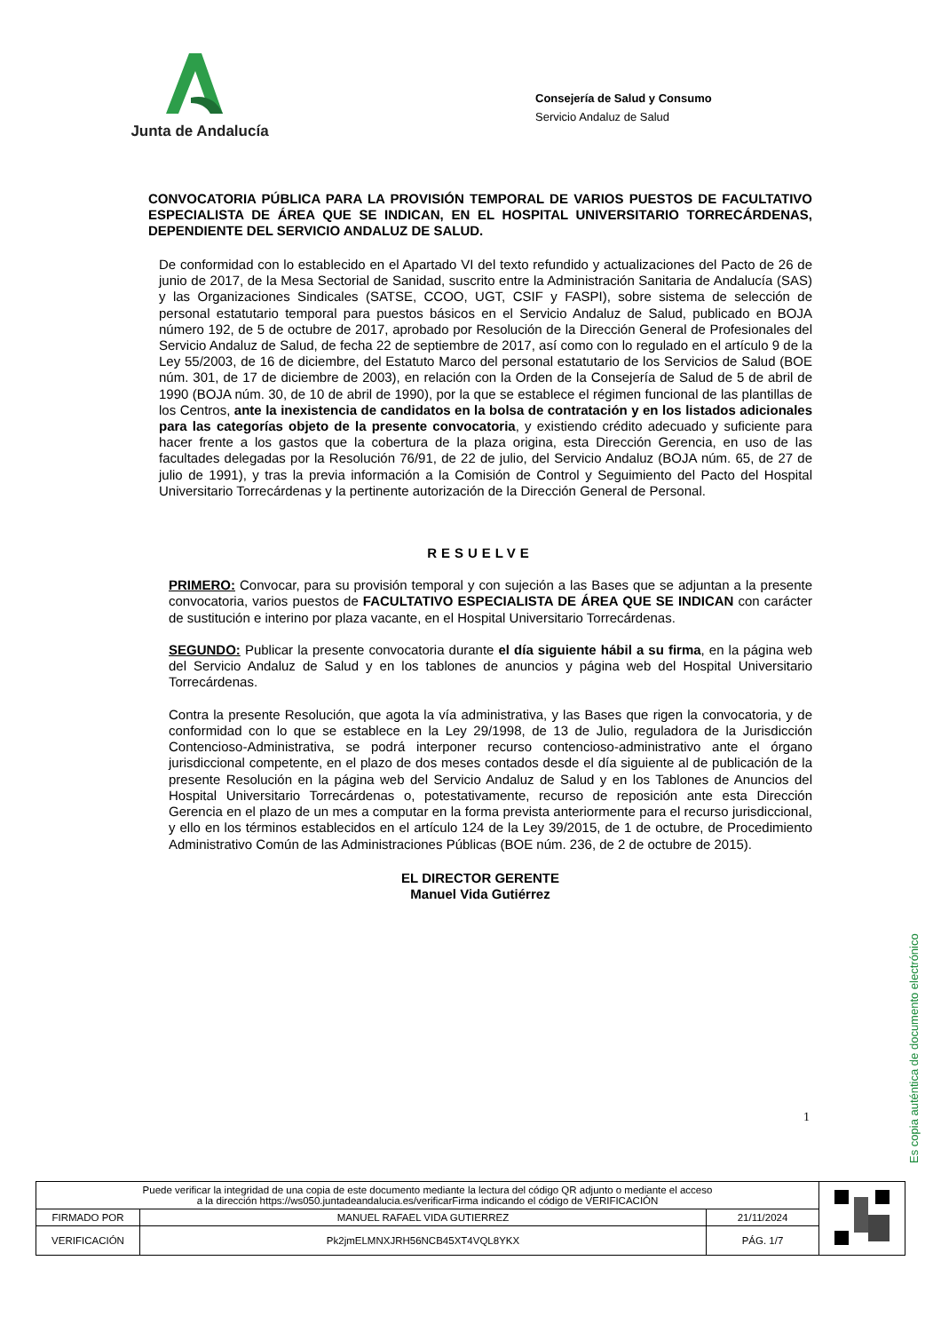Junta de Andalucía
Consejería de Salud y Consumo
Servicio Andaluz de Salud
CONVOCATORIA PÚBLICA PARA LA PROVISIÓN TEMPORAL DE VARIOS PUESTOS DE FACULTATIVO ESPECIALISTA DE ÁREA QUE SE INDICAN, EN EL HOSPITAL UNIVERSITARIO TORRECÁRDENAS, DEPENDIENTE DEL SERVICIO ANDALUZ DE SALUD.
De conformidad con lo establecido en el Apartado VI del texto refundido y actualizaciones del Pacto de 26 de junio de 2017, de la Mesa Sectorial de Sanidad, suscrito entre la Administración Sanitaria de Andalucía (SAS) y las Organizaciones Sindicales (SATSE, CCOO, UGT, CSIF y FASPI), sobre sistema de selección de personal estatutario temporal para puestos básicos en el Servicio Andaluz de Salud, publicado en BOJA número 192, de 5 de octubre de 2017, aprobado por Resolución de la Dirección General de Profesionales del Servicio Andaluz de Salud, de fecha 22 de septiembre de 2017, así como con lo regulado en el artículo 9 de la Ley 55/2003, de 16 de diciembre, del Estatuto Marco del personal estatutario de los Servicios de Salud (BOE núm. 301, de 17 de diciembre de 2003), en relación con la Orden de la Consejería de Salud de 5 de abril de 1990 (BOJA núm. 30, de 10 de abril de 1990), por la que se establece el régimen funcional de las plantillas de los Centros, ante la inexistencia de candidatos en la bolsa de contratación y en los listados adicionales para las categorías objeto de la presente convocatoria, y existiendo crédito adecuado y suficiente para hacer frente a los gastos que la cobertura de la plaza origina, esta Dirección Gerencia, en uso de las facultades delegadas por la Resolución 76/91, de 22 de julio, del Servicio Andaluz (BOJA núm. 65, de 27 de julio de 1991), y tras la previa información a la Comisión de Control y Seguimiento del Pacto del Hospital Universitario Torrecárdenas y la pertinente autorización de la Dirección General de Personal.
RESUELVE
PRIMERO: Convocar, para su provisión temporal y con sujeción a las Bases que se adjuntan a la presente convocatoria, varios puestos de FACULTATIVO ESPECIALISTA DE ÁREA QUE SE INDICAN con carácter de sustitución e interino por plaza vacante, en el Hospital Universitario Torrecárdenas.
SEGUNDO: Publicar la presente convocatoria durante el día siguiente hábil a su firma, en la página web del Servicio Andaluz de Salud y en los tablones de anuncios y página web del Hospital Universitario Torrecárdenas.
Contra la presente Resolución, que agota la vía administrativa, y las Bases que rigen la convocatoria, y de conformidad con lo que se establece en la Ley 29/1998, de 13 de Julio, reguladora de la Jurisdicción Contencioso-Administrativa, se podrá interponer recurso contencioso-administrativo ante el órgano jurisdiccional competente, en el plazo de dos meses contados desde el día siguiente al de publicación de la presente Resolución en la página web del Servicio Andaluz de Salud y en los Tablones de Anuncios del Hospital Universitario Torrecárdenas o, potestativamente, recurso de reposición ante esta Dirección Gerencia en el plazo de un mes a computar en la forma prevista anteriormente para el recurso jurisdiccional, y ello en los términos establecidos en el artículo 124 de la Ley 39/2015, de 1 de octubre, de Procedimiento Administrativo Común de las Administraciones Públicas (BOE núm. 236, de 2 de octubre de 2015).
EL DIRECTOR GERENTE
Manuel Vida Gutiérrez
1
Es copia auténtica de documento electrónico
| Puede verificar la integridad de una copia de este documento mediante la lectura del código QR adjunto o mediante el acceso a la dirección https://ws050.juntadeandalucia.es/verificarFirma indicando el código de VERIFICACIÓN | | | |
| FIRMADO POR | MANUEL RAFAEL VIDA GUTIERREZ | 21/11/2024 | |
| VERIFICACIÓN | Pk2jmELMNXJRH56NCB45XT4VQL8YKX | PÁG. 1/7 | |